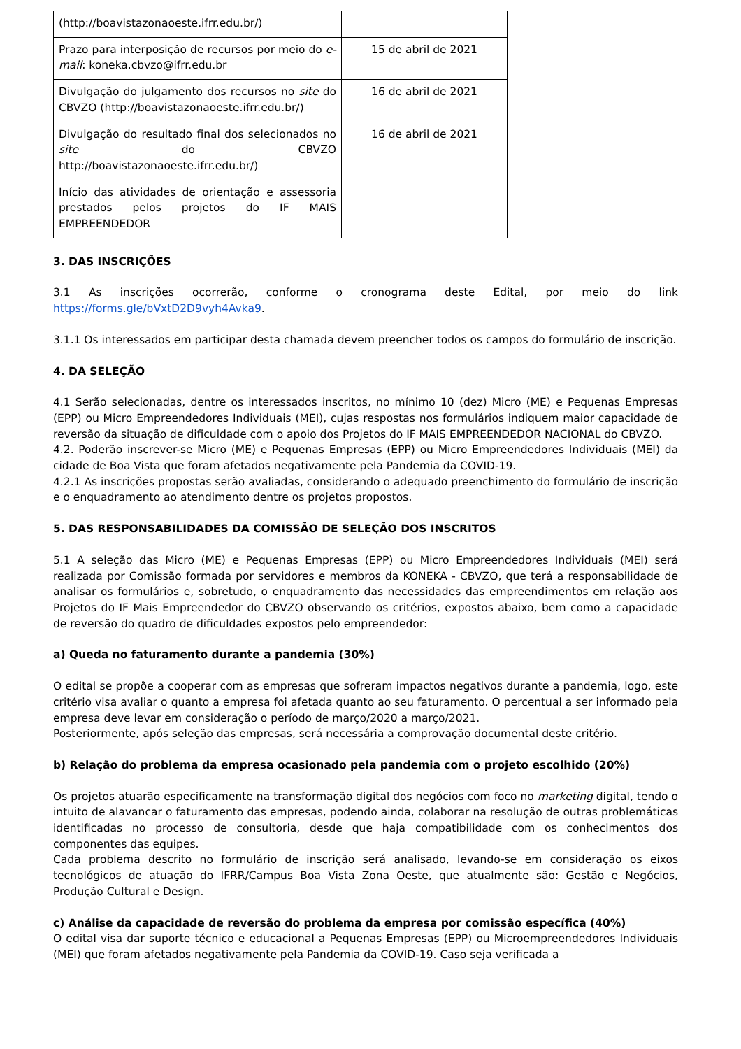| (http://boavistazonaoeste.ifrr.edu.br/) | |
| Prazo para interposição de recursos por meio do e-mail : koneka.cbvzo@ifrr.edu.br | 15 de abril de 2021 |
| Divulgação do julgamento dos recursos no site do CBVZO (http://boavistazonaoeste.ifrr.edu.br/) | 16 de abril de 2021 |
| Divulgação do resultado final dos selecionados no site do CBVZO http://boavistazonaoeste.ifrr.edu.br/) | 16 de abril de 2021 |
| Início das atividades de orientação e assessoria prestados pelos projetos do IF MAIS EMPREENDEDOR | |
3. DAS INSCRIÇÕES
3.1 As inscrições ocorrerão, conforme o cronograma deste Edital, por meio do link https://forms.gle/bVxtD2D9vyh4Avka9.
3.1.1 Os interessados em participar desta chamada devem preencher todos os campos do formulário de inscrição.
4. DA SELEÇÃO
4.1 Serão selecionadas, dentre os interessados inscritos, no mínimo 10 (dez) Micro (ME) e Pequenas Empresas (EPP) ou Micro Empreendedores Individuais (MEI), cujas respostas nos formulários indiquem maior capacidade de reversão da situação de dificuldade com o apoio dos Projetos do IF MAIS EMPREENDEDOR NACIONAL do CBVZO.
4.2. Poderão inscrever-se Micro (ME) e Pequenas Empresas (EPP) ou Micro Empreendedores Individuais (MEI) da cidade de Boa Vista que foram afetados negativamente pela Pandemia da COVID-19.
4.2.1 As inscrições propostas serão avaliadas, considerando o adequado preenchimento do formulário de inscrição e o enquadramento ao atendimento dentre os projetos propostos.
5. DAS RESPONSABILIDADES DA COMISSÃO DE SELEÇÃO DOS INSCRITOS
5.1 A seleção das Micro (ME) e Pequenas Empresas (EPP) ou Micro Empreendedores Individuais (MEI) será realizada por Comissão formada por servidores e membros da KONEKA - CBVZO, que terá a responsabilidade de analisar os formulários e, sobretudo, o enquadramento das necessidades das empreendimentos em relação aos Projetos do IF Mais Empreendedor do CBVZO observando os critérios, expostos abaixo, bem como a capacidade de reversão do quadro de dificuldades expostos pelo empreendedor:
a) Queda no faturamento durante a pandemia (30%)
O edital se propõe a cooperar com as empresas que sofreram impactos negativos durante a pandemia, logo, este critério visa avaliar o quanto a empresa foi afetada quanto ao seu faturamento. O percentual a ser informado pela empresa deve levar em consideração o período de março/2020 a março/2021.
Posteriormente, após seleção das empresas, será necessária a comprovação documental deste critério.
b) Relação do problema da empresa ocasionado pela pandemia com o projeto escolhido (20%)
Os projetos atuarão especificamente na transformação digital dos negócios com foco no marketing digital, tendo o intuito de alavancar o faturamento das empresas, podendo ainda, colaborar na resolução de outras problemáticas identificadas no processo de consultoria, desde que haja compatibilidade com os conhecimentos dos componentes das equipes.
Cada problema descrito no formulário de inscrição será analisado, levando-se em consideração os eixos tecnológicos de atuação do IFRR/Campus Boa Vista Zona Oeste, que atualmente são: Gestão e Negócios, Produção Cultural e Design.
c) Análise da capacidade de reversão do problema da empresa por comissão específica (40%)
O edital visa dar suporte técnico e educacional a Pequenas Empresas (EPP) ou Microempreendedores Individuais (MEI) que foram afetados negativamente pela Pandemia da COVID-19. Caso seja verificada a